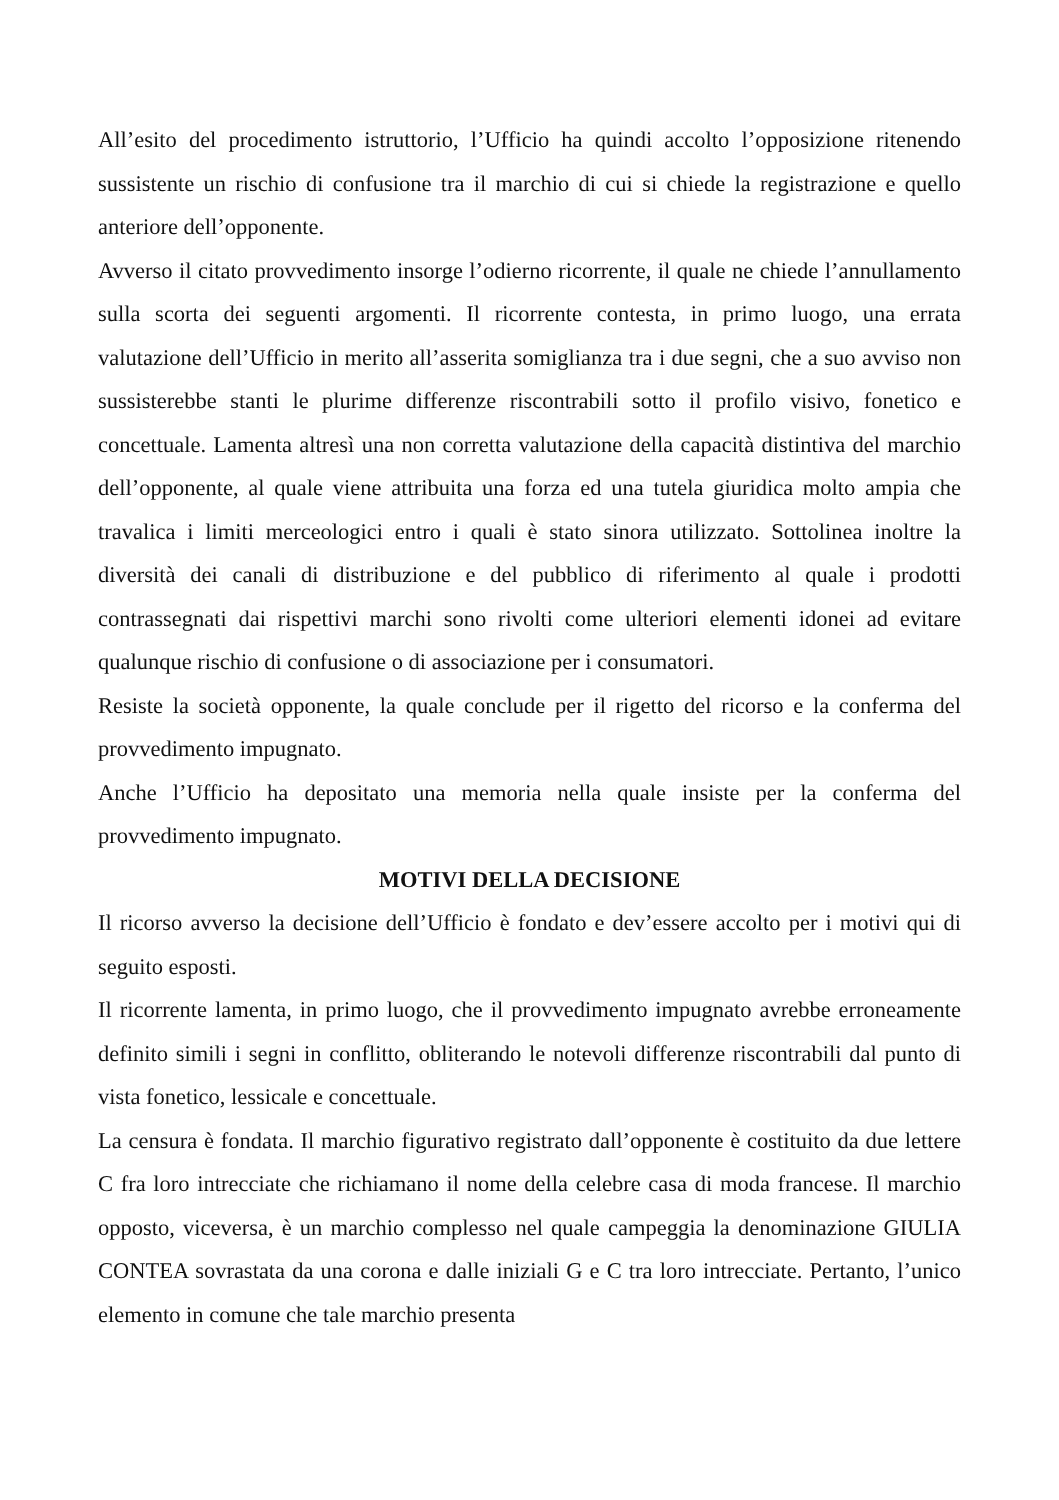All’esito del procedimento istruttorio, l’Ufficio ha quindi accolto l’opposizione ritenendo sussistente un rischio di confusione tra il marchio di cui si chiede la registrazione e quello anteriore dell’opponente.
Avverso il citato provvedimento insorge l’odierno ricorrente, il quale ne chiede l’annullamento sulla scorta dei seguenti argomenti. Il ricorrente contesta, in primo luogo, una errata valutazione dell’Ufficio in merito all’asserita somiglianza tra i due segni, che a suo avviso non sussisterebbe stanti le plurime differenze riscontrabili sotto il profilo visivo, fonetico e concettuale. Lamenta altresì una non corretta valutazione della capacità distintiva del marchio dell’opponente, al quale viene attribuita una forza ed una tutela giuridica molto ampia che travalica i limiti merceologici entro i quali è stato sinora utilizzato. Sottolinea inoltre la diversità dei canali di distribuzione e del pubblico di riferimento al quale i prodotti contrassegnati dai rispettivi marchi sono rivolti come ulteriori elementi idonei ad evitare qualunque rischio di confusione o di associazione per i consumatori.
Resiste la società opponente, la quale conclude per il rigetto del ricorso e la conferma del provvedimento impugnato.
Anche l’Ufficio ha depositato una memoria nella quale insiste per la conferma del provvedimento impugnato.
MOTIVI DELLA DECISIONE
Il ricorso avverso la decisione dell’Ufficio è fondato e dev’essere accolto per i motivi qui di seguito esposti.
Il ricorrente lamenta, in primo luogo, che il provvedimento impugnato avrebbe erroneamente definito simili i segni in conflitto, obliterando le notevoli differenze riscontrabili dal punto di vista fonetico, lessicale e concettuale.
La censura è fondata. Il marchio figurativo registrato dall’opponente è costituito da due lettere C fra loro intrecciate che richiamano il nome della celebre casa di moda francese. Il marchio opposto, viceversa, è un marchio complesso nel quale campeggia la denominazione GIULIA CONTEA sovrastata da una corona e dalle iniziali G e C tra loro intrecciate. Pertanto, l’unico elemento in comune che tale marchio presenta